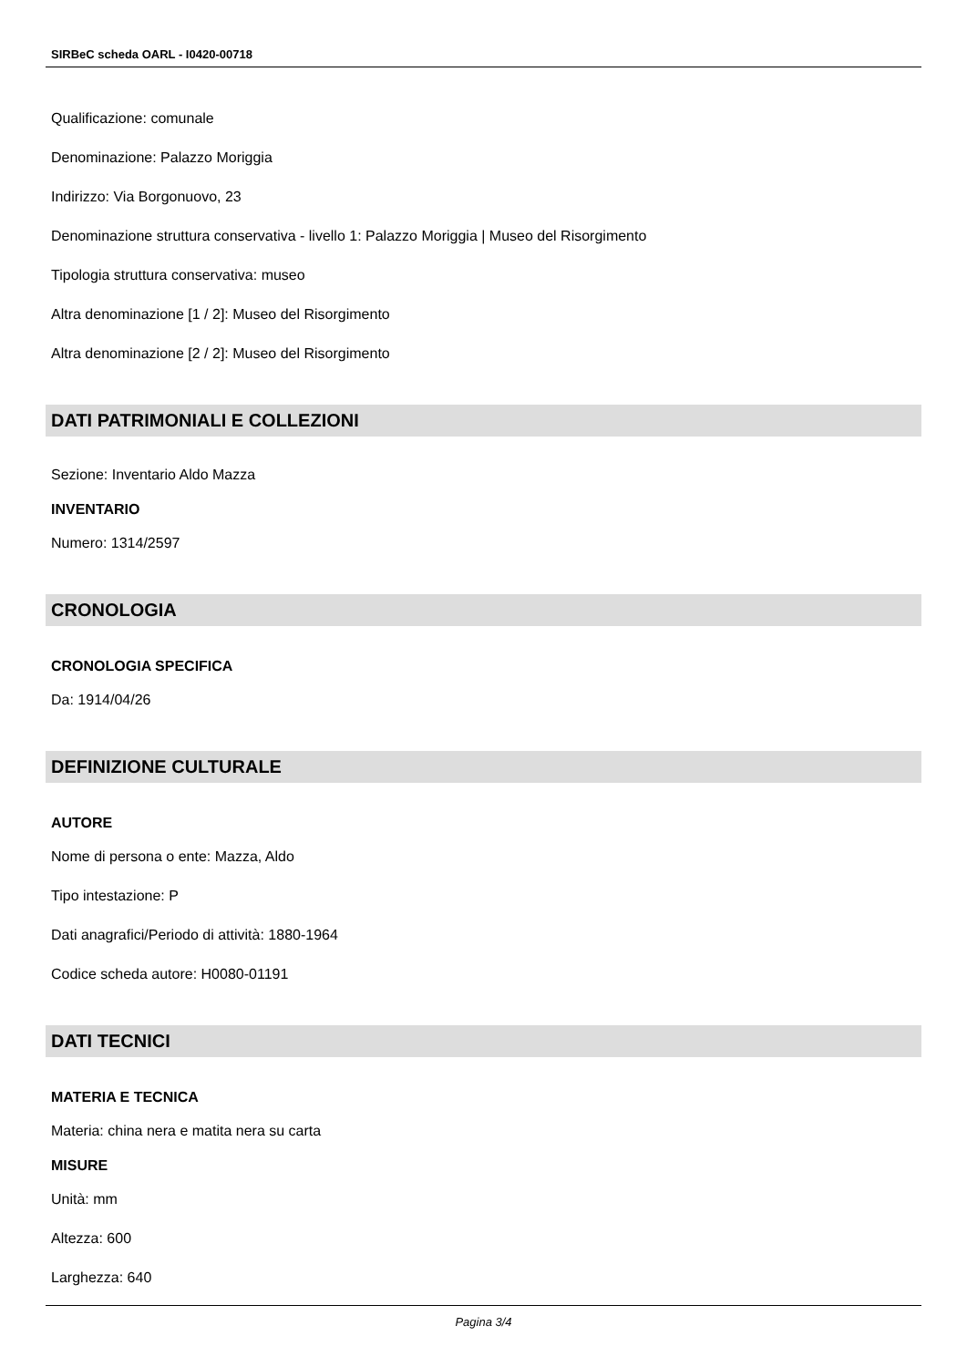SIRBeC scheda OARL - I0420-00718
Qualificazione: comunale
Denominazione: Palazzo Moriggia
Indirizzo: Via Borgonuovo, 23
Denominazione struttura conservativa - livello 1: Palazzo Moriggia | Museo del Risorgimento
Tipologia struttura conservativa: museo
Altra denominazione [1 / 2]: Museo del Risorgimento
Altra denominazione [2 / 2]: Museo del Risorgimento
DATI PATRIMONIALI E COLLEZIONI
Sezione: Inventario Aldo Mazza
INVENTARIO
Numero: 1314/2597
CRONOLOGIA
CRONOLOGIA SPECIFICA
Da: 1914/04/26
DEFINIZIONE CULTURALE
AUTORE
Nome di persona o ente: Mazza, Aldo
Tipo intestazione: P
Dati anagrafici/Periodo di attività: 1880-1964
Codice scheda autore: H0080-01191
DATI TECNICI
MATERIA E TECNICA
Materia: china nera e matita nera su carta
MISURE
Unità: mm
Altezza: 600
Larghezza: 640
Pagina 3/4